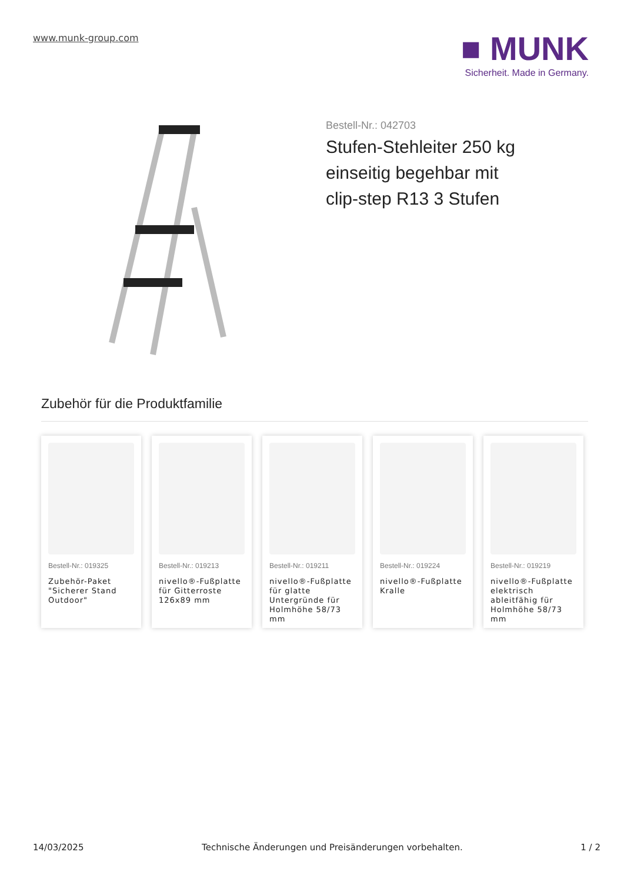www.munk-group.com
■ MUNK
Sicherheit. Made in Germany.
Bestell-Nr.: 042703
Stufen-Stehleiter 250 kg einseitig begehbar mit clip-step R13 3 Stufen
Zubehör für die Produktfamilie
Bestell-Nr.: 019325
Zubehör-Paket "Sicherer Stand Outdoor"
Bestell-Nr.: 019213
nivello®-Fußplatte für Gitterroste 126x89 mm
Bestell-Nr.: 019211
nivello®-Fußplatte für glatte Untergründe für Holmhöhe 58/73 mm
Bestell-Nr.: 019224
nivello®-Fußplatte Kralle
Bestell-Nr.: 019219
nivello®-Fußplatte elektrisch ableitfähig für Holmhöhe 58/73 mm
14/03/2025 Technische Änderungen und Preisänderungen vorbehalten. 1 / 2